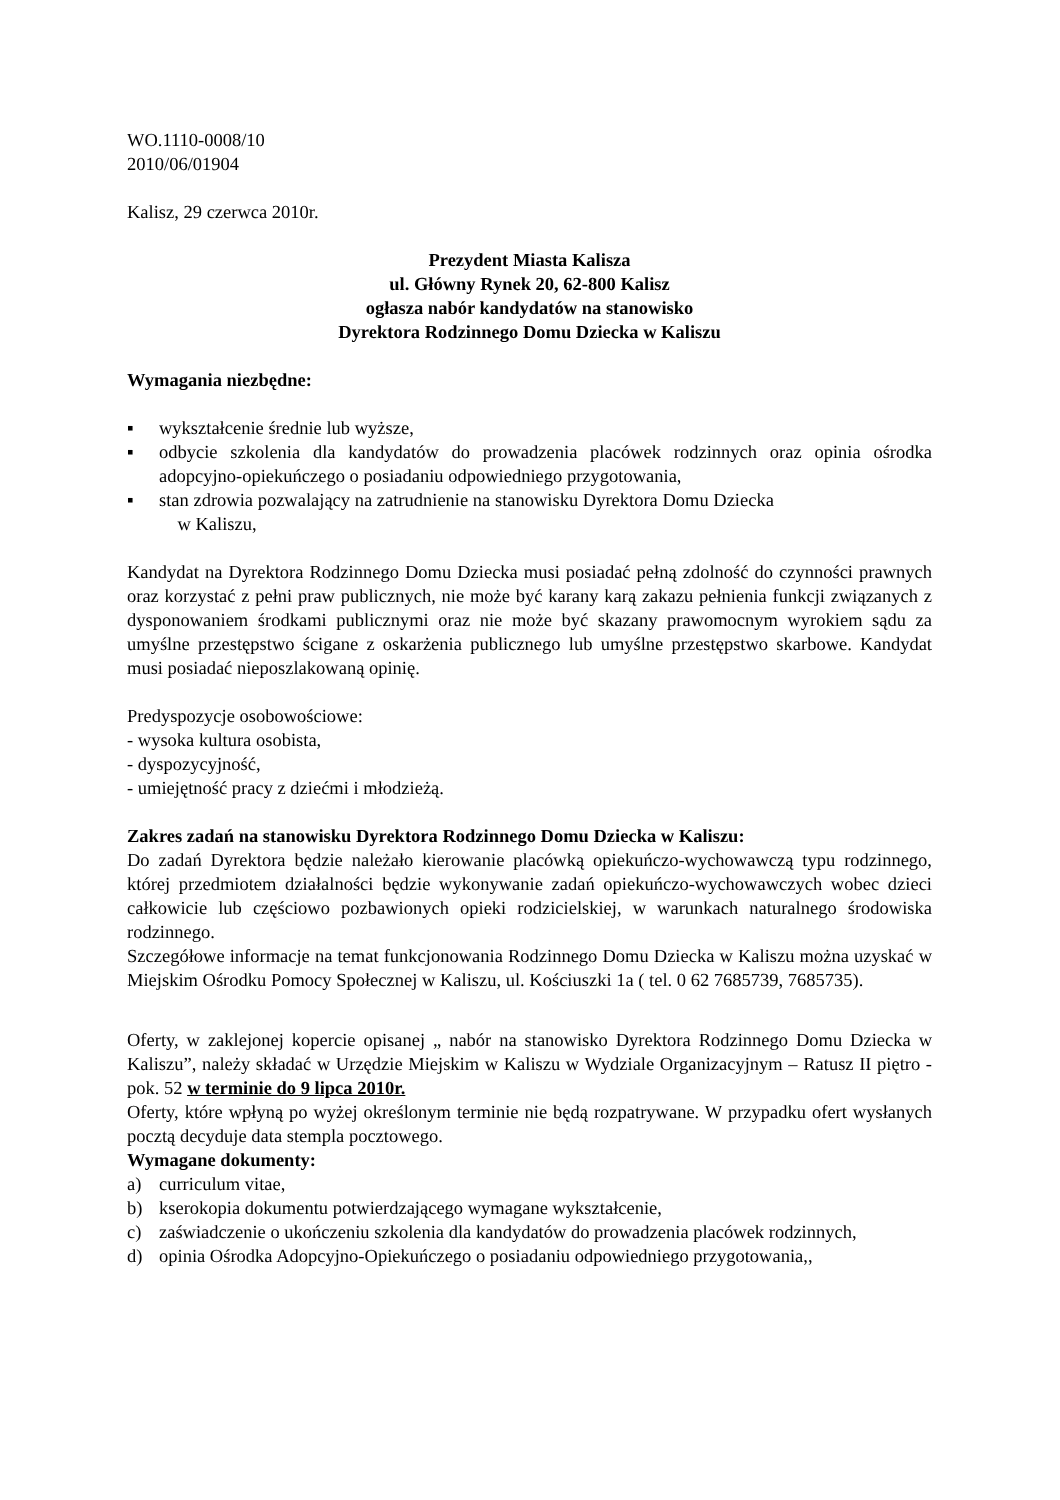WO.1110-0008/10
2010/06/01904
Kalisz, 29 czerwca 2010r.
Prezydent Miasta Kalisza
ul. Główny Rynek 20, 62-800 Kalisz
ogłasza nabór kandydatów na stanowisko
Dyrektora Rodzinnego Domu Dziecka w Kaliszu
Wymagania niezbędne:
▪ wykształcenie średnie lub wyższe,
▪ odbycie szkolenia dla kandydatów do prowadzenia placówek rodzinnych oraz opinia ośrodka adopcyjno-opiekuńczego o posiadaniu odpowiedniego przygotowania,
▪ stan zdrowia pozwalający na zatrudnienie na stanowisku Dyrektora Domu Dziecka
w Kaliszu,
Kandydat na Dyrektora Rodzinnego Domu Dziecka musi posiadać pełną zdolność do czynności prawnych oraz korzystać z pełni praw publicznych, nie może być karany karą zakazu pełnienia funkcji związanych z dysponowaniem środkami publicznymi oraz nie może być skazany prawomocnym wyrokiem sądu za umyślne przestępstwo ścigane z oskarżenia publicznego lub umyślne przestępstwo skarbowe. Kandydat musi posiadać nieposzlakowaną opinię.
Predyspozycje osobowościowe:
- wysoka kultura osobista,
- dyspozycyjność,
- umiejętność pracy z dziećmi i młodzieżą.
Zakres zadań na stanowisku Dyrektora Rodzinnego Domu Dziecka w Kaliszu:
Do zadań Dyrektora będzie należało kierowanie placówką opiekuńczo-wychowawczą typu rodzinnego, której przedmiotem działalności będzie wykonywanie zadań opiekuńczo-wychowawczych wobec dzieci całkowicie lub częściowo pozbawionych opieki rodzicielskiej, w warunkach naturalnego środowiska rodzinnego.
Szczegółowe informacje na temat funkcjonowania Rodzinnego Domu Dziecka w Kaliszu można uzyskać w Miejskim Ośrodku Pomocy Społecznej w Kaliszu, ul. Kościuszki 1a ( tel. 0 62 7685739, 7685735).
Oferty, w zaklejonej kopercie opisanej „ nabór na stanowisko Dyrektora Rodzinnego Domu Dziecka w Kaliszu”, należy składać w Urzędzie Miejskim w Kaliszu w Wydziale Organizacyjnym – Ratusz II piętro - pok. 52 w terminie do 9 lipca 2010r.
Oferty, które wpłyną po wyżej określonym terminie nie będą rozpatrywane. W przypadku ofert wysłanych pocztą decyduje data stempla pocztowego.
Wymagane dokumenty:
a) curriculum vitae,
b) kserokopia dokumentu potwierdzającego wymagane wykształcenie,
c) zaświadczenie o ukończeniu szkolenia dla kandydatów do prowadzenia placówek rodzinnych,
d) opinia Ośrodka Adopcyjno-Opiekuńczego o posiadaniu odpowiedniego przygotowania,,